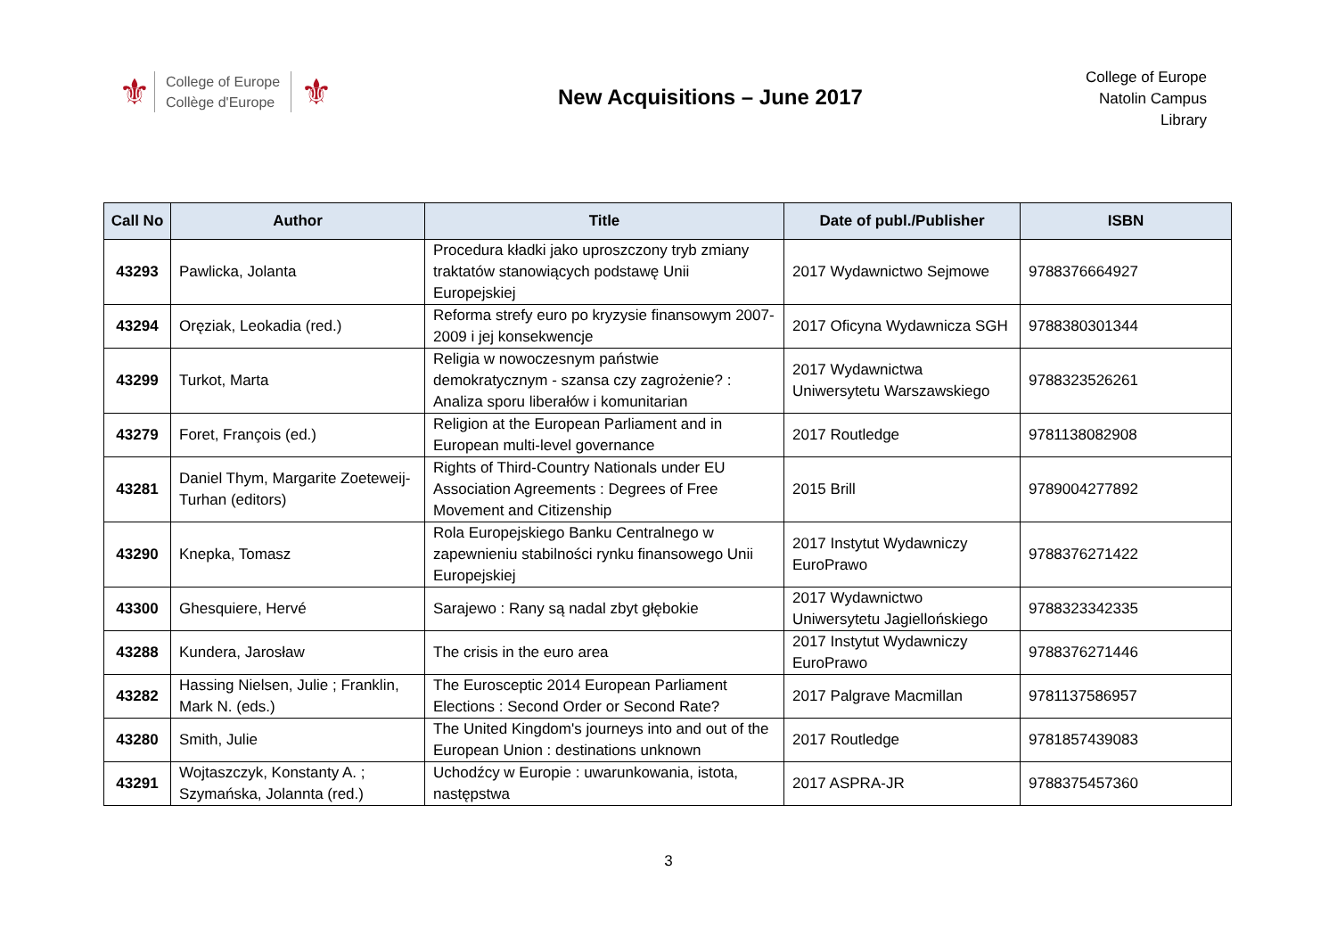⚜
College of Europe
Collège d'Europe
⚜
New Acquisitions – June 2017
College of Europe
Natolin Campus
Library
| Call No | Author | Title | Date of publ./Publisher | ISBN |
| --- | --- | --- | --- | --- |
| 43293 | Pawlicka, Jolanta | Procedura kładki jako uproszczony tryb zmiany traktatów stanowiących podstawę Unii Europejskiej | 2017 Wydawnictwo Sejmowe | 9788376664927 |
| 43294 | Oręziak, Leokadia (red.) | Reforma strefy euro po kryzysie finansowym 2007-2009 i jej konsekwencje | 2017 Oficyna Wydawnicza SGH | 9788380301344 |
| 43299 | Turkot, Marta | Religia w nowoczesnym państwie demokratycznym - szansa czy zagrożenie? : Analiza sporu liberałów i komunitarian | 2017 Wydawnictwa Uniwersytetu Warszawskiego | 9788323526261 |
| 43279 | Foret, François (ed.) | Religion at the European Parliament and in European multi-level governance | 2017 Routledge | 9781138082908 |
| 43281 | Daniel Thym, Margarite Zoeteweij-Turhan (editors) | Rights of Third-Country Nationals under EU Association Agreements : Degrees of Free Movement and Citizenship | 2015 Brill | 9789004277892 |
| 43290 | Knepka, Tomasz | Rola Europejskiego Banku Centralnego w zapewnieniu stabilności rynku finansowego Unii Europejskiej | 2017 Instytut Wydawniczy EuroPrawo | 9788376271422 |
| 43300 | Ghesquiere, Hervé | Sarajewo : Rany są nadal zbyt głębokie | 2017 Wydawnictwo Uniwersytetu Jagiellońskiego | 9788323342335 |
| 43288 | Kundera, Jarosław | The crisis in the euro area | 2017 Instytut Wydawniczy EuroPrawo | 9788376271446 |
| 43282 | Hassing Nielsen, Julie ; Franklin, Mark N. (eds.) | The Eurosceptic 2014 European Parliament Elections : Second Order or Second Rate? | 2017 Palgrave Macmillan | 9781137586957 |
| 43280 | Smith, Julie | The United Kingdom's journeys into and out of the European Union : destinations unknown | 2017 Routledge | 9781857439083 |
| 43291 | Wojtaszczyk, Konstanty A. ; Szymańska, Jolannta (red.) | Uchodźcy w Europie : uwarunkowania, istota, następstwa | 2017 ASPRA-JR | 9788375457360 |
3